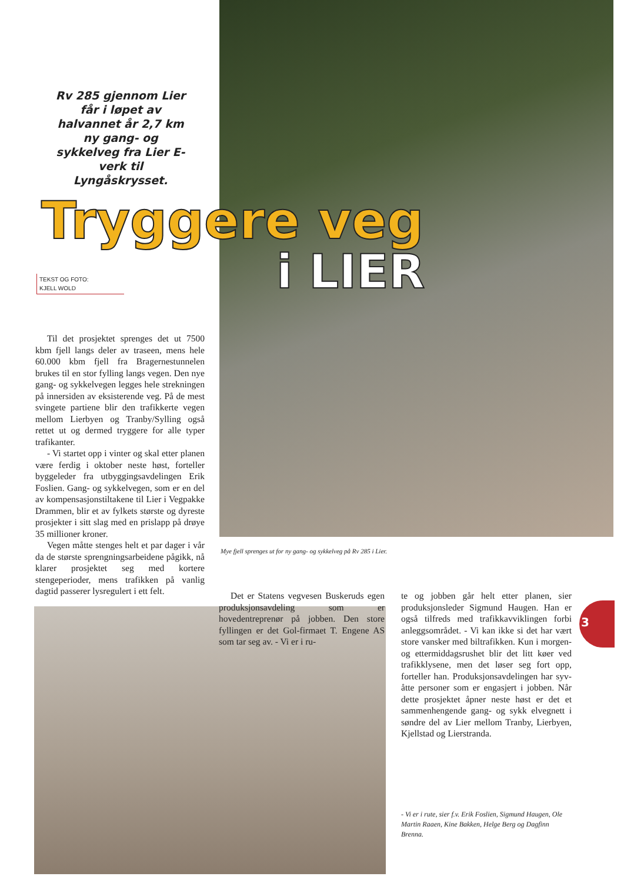Rv 285 gjennom Lier får i løpet av halvannet år 2,7 km ny gang- og sykkelveg fra Lier E-verk til Lyngåskrysset.
Tryggere veg
i LIER
TEKST OG FOTO:
KJELL WOLD
Til det prosjektet sprenges det ut 7500 kbm fjell langs deler av traseen, mens hele 60.000 kbm fjell fra Bragernestunnelen brukes til en stor fylling langs vegen. Den nye gang- og sykkelvegen legges hele strekningen på innersiden av eksisterende veg. På de mest svingete partiene blir den trafikkerte vegen mellom Lierbyen og Tranby/Sylling også rettet ut og dermed tryggere for alle typer trafikanter.
- Vi startet opp i vinter og skal etter planen være ferdig i oktober neste høst, forteller byggeleder fra utbyggingsavdelingen Erik Foslien. Gang- og sykkelvegen, som er en del av kompensasjonstiltakene til Lier i Vegpakke Drammen, blir et av fylkets største og dyreste prosjekter i sitt slag med en prislapp på drøye 35 millioner kroner.
Vegen måtte stenges helt et par dager i vår da de største sprengningsarbeidene pågikk, nå klarer prosjektet seg med kortere stengeperioder, mens trafikken på vanlig dagtid passerer lysregulert i ett felt.
Mye fjell sprenges ut for ny gang- og sykkelveg på Rv 285 i Lier.
Det er Statens vegvesen Buskeruds egen produksjonsavdeling som er hovedentreprenør på jobben. Den store fyllingen er det Gol-firmaet T. Engene AS som tar seg av. - Vi er i ru-
te og jobben går helt etter planen, sier produksjonsleder Sigmund Haugen. Han er også tilfreds med trafikkavviklingen forbi anleggsområdet. - Vi kan ikke si det har vært store vansker med biltrafikken. Kun i morgen- og ettermiddagsrushet blir det litt køer ved trafikklysene, men det løser seg fort opp, forteller han. Produksjonsavdelingen har syv-åtte personer som er engasjert i jobben. Når dette prosjektet åpner neste høst er det et sammenhengende gang- og sykk elvegnett i søndre del av Lier mellom Tranby, Lierbyen, Kjellstad og Lierstranda.
- Vi er i rute, sier f.v. Erik Foslien, Sigmund Haugen, Ole Martin Raaen, Kine Bakken, Helge Berg og Dagfinn Brenna.
3